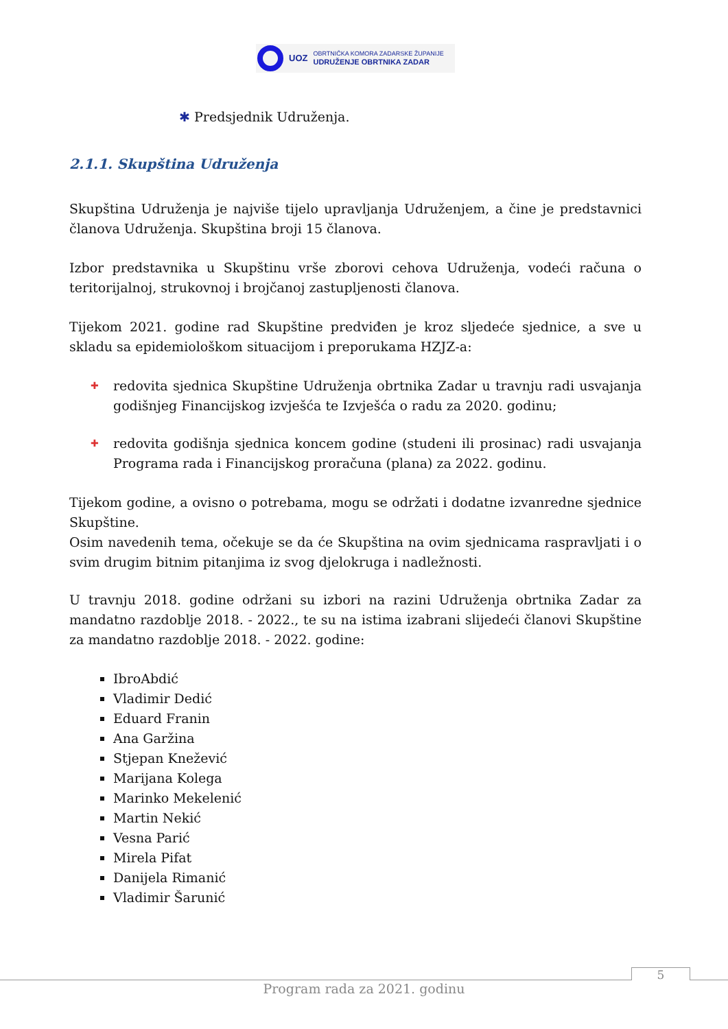UOZ
OBRTNIČKA KOMORA ZADARSKE ŽUPANIJE
UDRUŽENJE OBRTNIKA ZADAR
✱ Predsjednik Udruženja.
2.1.1. Skupština Udruženja
Skupština Udruženja je najviše tijelo upravljanja Udruženjem, a čine je predstavnici članova Udruženja. Skupština broji 15 članova.
Izbor predstavnika u Skupštinu vrše zborovi cehova Udruženja, vodeći računa o teritorijalnoj, strukovnoj i brojčanoj zastupljenosti članova.
Tijekom 2021. godine rad Skupštine predviđen je kroz sljedeće sjednice, a sve u skladu sa epidemiološkom situacijom i preporukama HZJZ-a:
✚ redovita sjednica Skupštine Udruženja obrtnika Zadar u travnju radi usvajanja godišnjeg Financijskog izvješća te Izvješća o radu za 2020. godinu;
✚ redovita godišnja sjednica koncem godine (studeni ili prosinac) radi usvajanja Programa rada i Financijskog proračuna (plana) za 2022. godinu.
Tijekom godine, a ovisno o potrebama, mogu se održati i dodatne izvanredne sjednice Skupštine.
Osim navedenih tema, očekuje se da će Skupština na ovim sjednicama raspravljati i o svim drugim bitnim pitanjima iz svog djelokruga i nadležnosti.
U travnju 2018. godine održani su izbori na razini Udruženja obrtnika Zadar za mandatno razdoblje 2018. - 2022., te su na istima izabrani slijedeći članovi Skupštine za mandatno razdoblje 2018. - 2022. godine:
IbroAbdić
Vladimir Dedić
Eduard Franin
Ana Garžina
Stjepan Knežević
Marijana Kolega
Marinko Mekelenić
Martin Nekić
Vesna Parić
Mirela Pifat
Danijela Rimanić
Vladimir Šarunić
5
Program rada za 2021. godinu